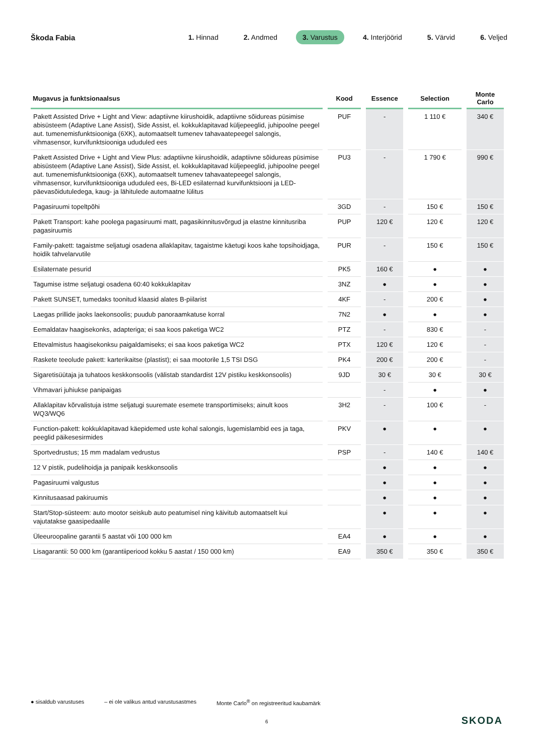Škoda Fabia
1. Hinnad 2. Andmed 3. Varustus 4. Interjöörid 5. Värvid 6. Veljed
| Mugavus ja funktsionaalsus | Kood | Essence | Selection | Monte Carlo |
| --- | --- | --- | --- | --- |
| Pakett Assisted Drive + Light and View: adaptiivne kiirushoidik, adaptiivne sõidureas püsimise abisüsteem (Adaptive Lane Assist), Side Assist, el. kokkuklapitavad küljepeeglid, juhipoolne peegel aut. tumenemisfunktsiooniga (6XK), automaatselt tumenev tahavaatepeegel salongis, vihmasensor, kurvifunktsiooniga ududuled ees | PUF | - | 1 110 € | 340 € |
| Pakett Assisted Drive + Light and View Plus: adaptiivne kiirushoidik, adaptiivne sõidureas püsimise abisüsteem (Adaptive Lane Assist), Side Assist, el. kokkuklapitavad küljepeeglid, juhipoolne peegel aut. tumenemisfunktsiooniga (6XK), automaatselt tumenev tahavaatepeegel salongis, vihmasensor, kurvifunktsiooniga ududuled ees, Bi-LED esilaternad kurvifunktsiooni ja LED-päevasõidutuledega, kaug- ja lähitulede automaatne lülitus | PU3 | - | 1 790 € | 990 € |
| Pagasiruumi topeltpõhi | 3GD | - | 150 € | 150 € |
| Pakett Transport: kahe poolega pagasiruumi matt, pagasikinnitusvõrgud ja elastne kinnitusriba pagasiruumis | PUP | 120 € | 120 € | 120 € |
| Family-pakett: tagaistme seljatugi osadena allaklapitav, tagaistme käetugi koos kahe topsihoid­jaga, hoidik tahvelarvutile | PUR | - | 150 € | 150 € |
| Esilaternate pesurid | PK5 | 160 € | ● | ● |
| Tagumise istme seljatugi osadena 60:40 kokkuklapitav | 3NZ | ● | ● | ● |
| Pakett SUNSET, tumedaks toonitud klaasid alates B-piilarist | 4KF | - | 200 € | ● |
| Laegas prillide jaoks laekonsoolis; puudub panoraamkatuse korral | 7N2 | ● | ● | ● |
| Eemaldatav haagisekonks, adapteriga; ei saa koos paketiga WC2 | PTZ | - | 830 € | - |
| Ettevalmistus haagisekonksu paigaldamiseks; ei saa koos paketiga WC2 | PTX | 120 € | 120 € | - |
| Raskete teeolude pakett: karterikaitse (plastist); ei saa mootorile 1,5 TSI DSG | PK4 | 200 € | 200 € | - |
| Sigaretisüütaja ja tuhatoos keskkonsoolis (välistab standardist 12V pistiku keskkonsoolis) | 9JD | 30 € | 30 € | 30 € |
| Vihmavari juhiukse panipaigas | | - | ● | ● |
| Allaklapitav kõrvalistuja istme seljatugi suuremate esemete transportimiseks; ainult koos WQ3/WQ6 | 3H2 | - | 100 € | - |
| Function-pakett: kokkuklapitavad käepidemed uste kohal salongis, lugemislambid ees ja taga, peeglid päikesesirmides | PKV | ● | ● | ● |
| Sportvedrustus; 15 mm madalam vedrustus | PSP | - | 140 € | 140 € |
| 12 V pistik, pudelihoidja ja panipaik keskkonsoolis | | ● | ● | ● |
| Pagasiruumi valgustus | | ● | ● | ● |
| Kinnitusaasad pakiruumis | | ● | ● | ● |
| Start/Stop-süsteem: auto mootor seiskub auto peatumisel ning käivitub automaatselt kui vajutatakse gaasipedaalile | | ● | ● | ● |
| Üleeuroopaline garantii 5 aastat või 100 000 km | EA4 | ● | ● | ● |
| Lisagarantii: 50 000 km (garantiiperiood kokku 5 aastat / 150 000 km) | EA9 | 350 € | 350 € | 350 € |
● sisaldub varustuses – ei ole valikus antud varustusastmes Monte Carlo<sup>®</sup> on registreeritud kaubamärk
6 SKODA